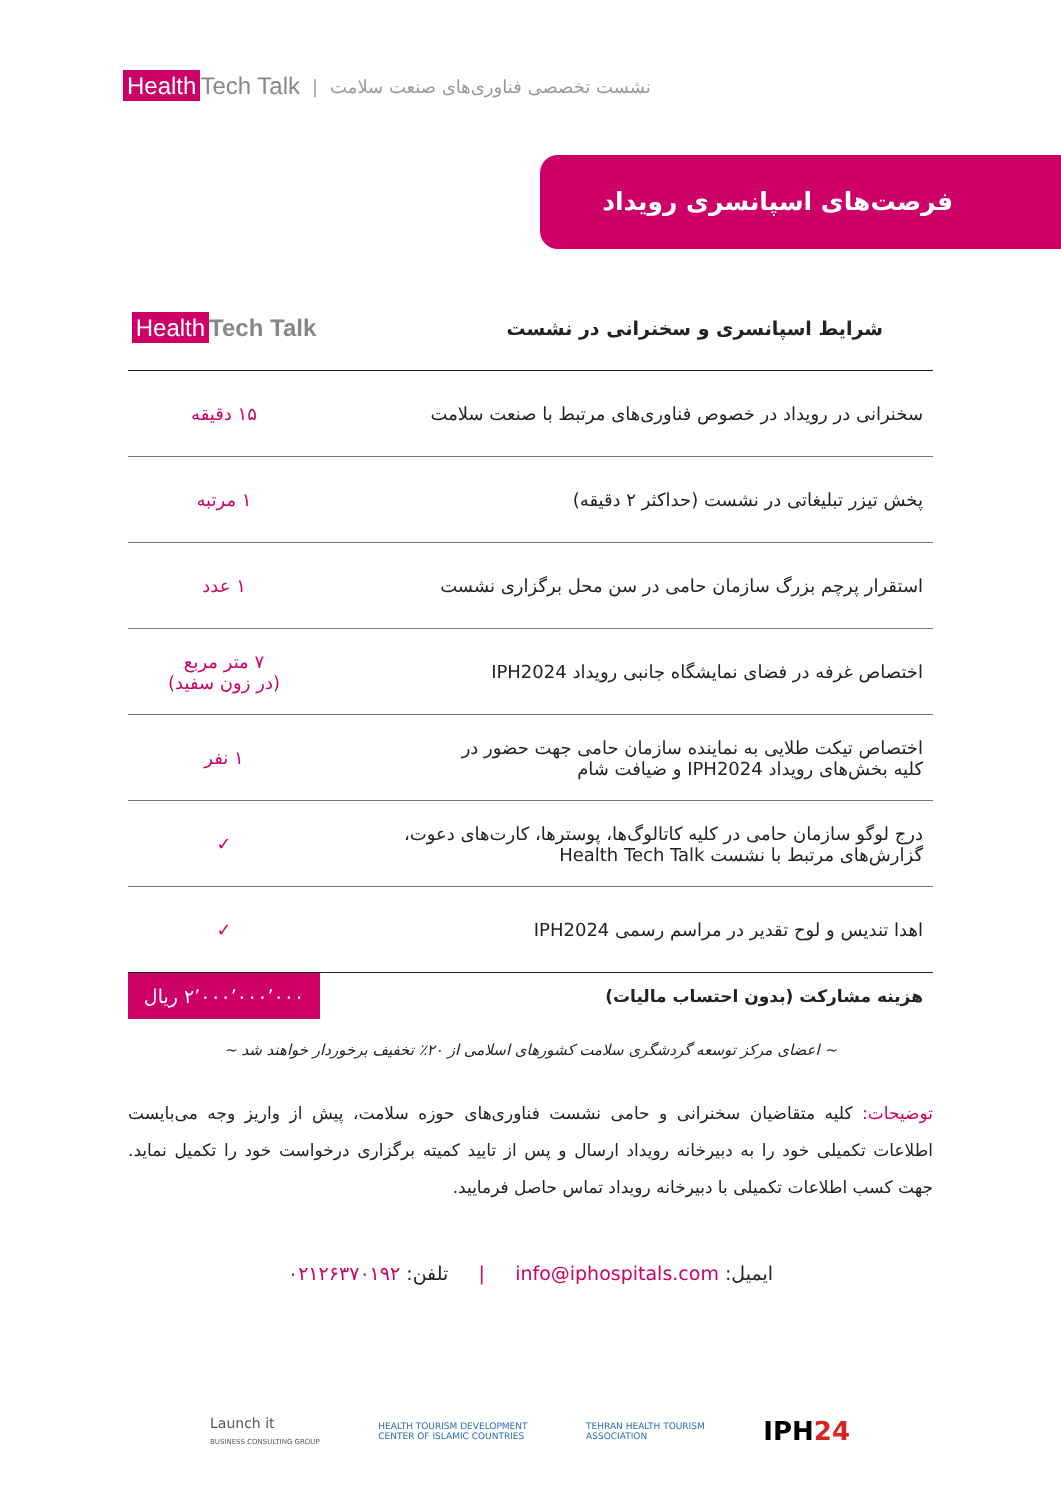Health Tech Talk
| نشست تخصصی فناوری‌های صنعت سلامت
فرصت‌های اسپانسری رویداد
| شرایط اسپانسری و سخنرانی در نشست | Health Tech Talk |
| --- | --- |
| سخنرانی در رویداد در خصوص فناوری‌های مرتبط با صنعت سلامت | ۱۵ دقیقه |
| پخش تیزر تبلیغاتی در نشست (حداکثر ۲ دقیقه) | ۱ مرتبه |
| استقرار پرچم بزرگ سازمان حامی در سن محل برگزاری نشست | ۱ عدد |
| اختصاص غرفه در فضای نمایشگاه جانبی رویداد IPH2024 | ۷ متر مربع (در زون سفید) |
| اختصاص تیکت طلایی به نماینده سازمان حامی جهت حضور در کلیه بخش‌های رویداد IPH2024 و ضیافت شام | ۱ نفر |
| درج لوگو سازمان حامی در کلیه کاتالوگ‌ها، پوسترها، کارت‌های دعوت، گزارش‌های مرتبط با نشست Health Tech Talk | ✓ |
| اهدا تندیس و لوح تقدیر در مراسم رسمی IPH2024 | ✓ |
هزینه مشارکت (بدون احتساب مالیات)
۲٬۰۰۰٬۰۰۰٬۰۰۰ ریال
~ اعضای مرکز توسعه گردشگری سلامت کشورهای اسلامی از ۲۰٪ تخفیف برخوردار خواهند شد ~
توضیحات: کلیه متقاضیان سخنرانی و حامی نشست فناوری‌های حوزه سلامت، پیش از واریز وجه می‌بایست اطلاعات تکمیلی خود را به دبیرخانه رویداد ارسال و پس از تایید کمیته برگزاری درخواست خود را تکمیل نماید. جهت کسب اطلاعات تکمیلی با دبیرخانه رویداد تماس حاصل فرمایید.
ایمیل: info@iphospitals.com | تلفن: ۰۲۱۲۶۳۷۰۱۹۲
Launch it
BUSINESS CONSULTING GROUP HEALTH TOURISM DEVELOPMENT
CENTER OF ISLAMIC COUNTRIES TEHRAN HEALTH TOURISM
ASSOCIATION IPH24